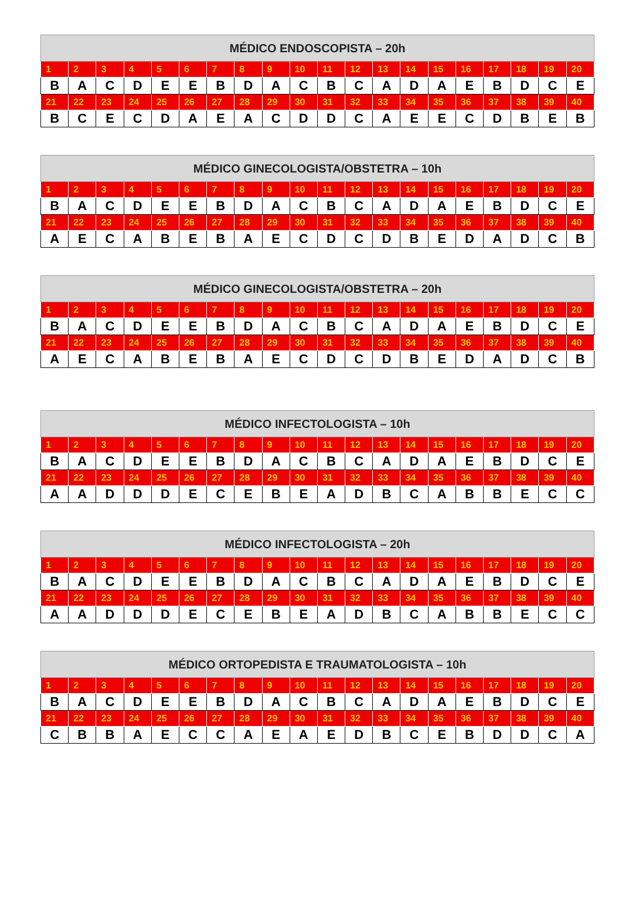| MÉDICO ENDOSCOPISTA – 20h | | | | | | | | | | | | | | | | | | | |
| --- | --- | --- | --- | --- | --- | --- | --- | --- | --- | --- | --- | --- | --- | --- | --- | --- | --- | --- | --- |
| 1 | 2 | 3 | 4 | 5 | 6 | 7 | 8 | 9 | 10 | 11 | 12 | 13 | 14 | 15 | 16 | 17 | 18 | 19 | 20 |
| B | A | C | D | E | E | B | D | A | C | B | C | A | D | A | E | B | D | C | E |
| 21 | 22 | 23 | 24 | 25 | 26 | 27 | 28 | 29 | 30 | 31 | 32 | 33 | 34 | 35 | 36 | 37 | 38 | 39 | 40 |
| B | C | E | C | D | A | E | A | C | D | D | C | A | E | E | C | D | B | E | B |
| MÉDICO GINECOLOGISTA/OBSTETRA – 10h | | | | | | | | | | | | | | | | | | | |
| --- | --- | --- | --- | --- | --- | --- | --- | --- | --- | --- | --- | --- | --- | --- | --- | --- | --- | --- | --- |
| 1 | 2 | 3 | 4 | 5 | 6 | 7 | 8 | 9 | 10 | 11 | 12 | 13 | 14 | 15 | 16 | 17 | 18 | 19 | 20 |
| B | A | C | D | E | E | B | D | A | C | B | C | A | D | A | E | B | D | C | E |
| 21 | 22 | 23 | 24 | 25 | 26 | 27 | 28 | 29 | 30 | 31 | 32 | 33 | 34 | 35 | 36 | 37 | 38 | 39 | 40 |
| A | E | C | A | B | E | B | A | E | C | D | C | D | B | E | D | A | D | C | B |
| MÉDICO GINECOLOGISTA/OBSTETRA – 20h | | | | | | | | | | | | | | | | | | | |
| --- | --- | --- | --- | --- | --- | --- | --- | --- | --- | --- | --- | --- | --- | --- | --- | --- | --- | --- | --- |
| 1 | 2 | 3 | 4 | 5 | 6 | 7 | 8 | 9 | 10 | 11 | 12 | 13 | 14 | 15 | 16 | 17 | 18 | 19 | 20 |
| B | A | C | D | E | E | B | D | A | C | B | C | A | D | A | E | B | D | C | E |
| 21 | 22 | 23 | 24 | 25 | 26 | 27 | 28 | 29 | 30 | 31 | 32 | 33 | 34 | 35 | 36 | 37 | 38 | 39 | 40 |
| A | E | C | A | B | E | B | A | E | C | D | C | D | B | E | D | A | D | C | B |
| MÉDICO INFECTOLOGISTA – 10h | | | | | | | | | | | | | | | | | | | |
| --- | --- | --- | --- | --- | --- | --- | --- | --- | --- | --- | --- | --- | --- | --- | --- | --- | --- | --- | --- |
| 1 | 2 | 3 | 4 | 5 | 6 | 7 | 8 | 9 | 10 | 11 | 12 | 13 | 14 | 15 | 16 | 17 | 18 | 19 | 20 |
| B | A | C | D | E | E | B | D | A | C | B | C | A | D | A | E | B | D | C | E |
| 21 | 22 | 23 | 24 | 25 | 26 | 27 | 28 | 29 | 30 | 31 | 32 | 33 | 34 | 35 | 36 | 37 | 38 | 39 | 40 |
| A | A | D | D | D | E | C | E | B | E | A | D | B | C | A | B | B | E | C | C |
| MÉDICO INFECTOLOGISTA – 20h | | | | | | | | | | | | | | | | | | | |
| --- | --- | --- | --- | --- | --- | --- | --- | --- | --- | --- | --- | --- | --- | --- | --- | --- | --- | --- | --- |
| 1 | 2 | 3 | 4 | 5 | 6 | 7 | 8 | 9 | 10 | 11 | 12 | 13 | 14 | 15 | 16 | 17 | 18 | 19 | 20 |
| B | A | C | D | E | E | B | D | A | C | B | C | A | D | A | E | B | D | C | E |
| 21 | 22 | 23 | 24 | 25 | 26 | 27 | 28 | 29 | 30 | 31 | 32 | 33 | 34 | 35 | 36 | 37 | 38 | 39 | 40 |
| A | A | D | D | D | E | C | E | B | E | A | D | B | C | A | B | B | E | C | C |
| MÉDICO ORTOPEDISTA E TRAUMATOLOGISTA – 10h | | | | | | | | | | | | | | | | | | | |
| --- | --- | --- | --- | --- | --- | --- | --- | --- | --- | --- | --- | --- | --- | --- | --- | --- | --- | --- | --- |
| 1 | 2 | 3 | 4 | 5 | 6 | 7 | 8 | 9 | 10 | 11 | 12 | 13 | 14 | 15 | 16 | 17 | 18 | 19 | 20 |
| B | A | C | D | E | E | B | D | A | C | B | C | A | D | A | E | B | D | C | E |
| 21 | 22 | 23 | 24 | 25 | 26 | 27 | 28 | 29 | 30 | 31 | 32 | 33 | 34 | 35 | 36 | 37 | 38 | 39 | 40 |
| C | B | B | A | E | C | C | A | E | A | E | D | B | C | E | B | D | D | C | A |